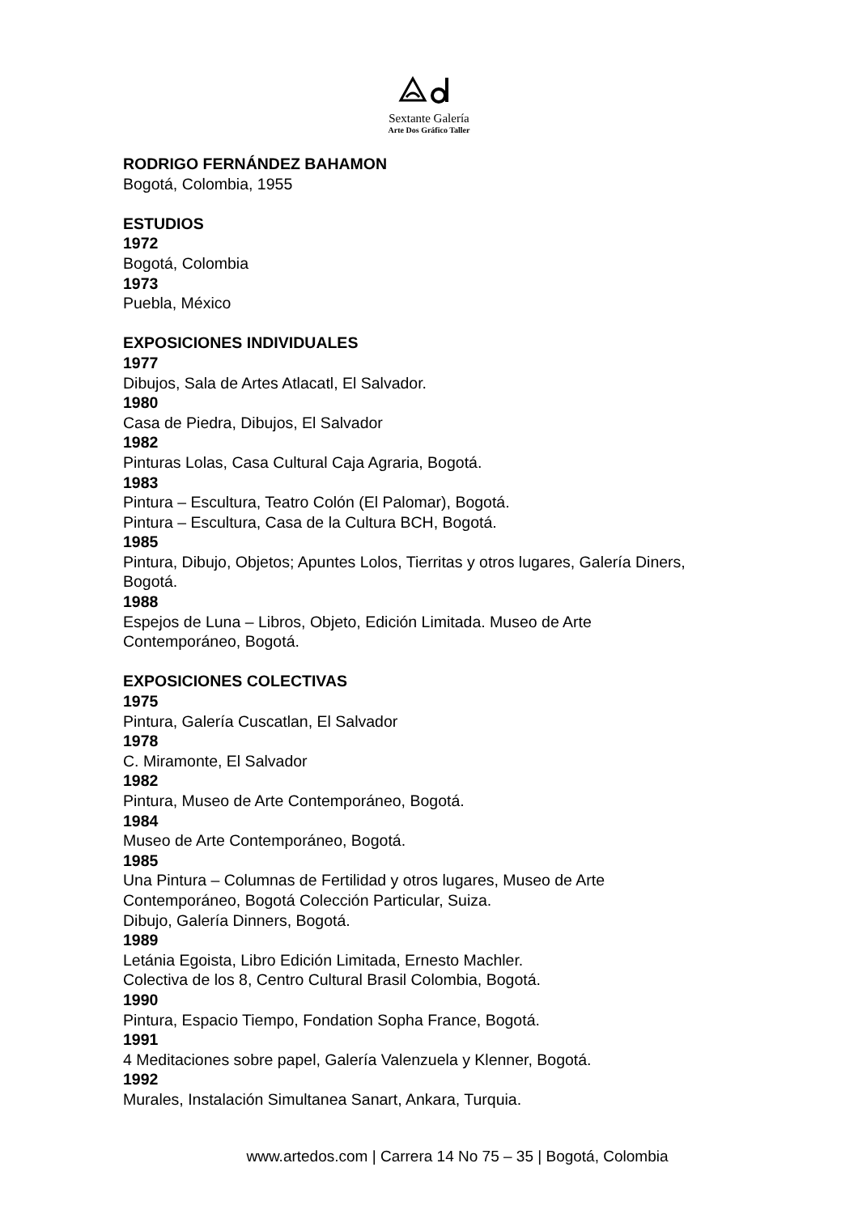Sextante Galería
Arte Dos Gráfico Taller
RODRIGO FERNÁNDEZ BAHAMON
Bogotá, Colombia, 1955
ESTUDIOS
1972
Bogotá, Colombia
1973
Puebla, México
EXPOSICIONES INDIVIDUALES
1977
Dibujos, Sala de Artes Atlacatl, El Salvador.
1980
Casa de Piedra, Dibujos, El Salvador
1982
Pinturas Lolas, Casa Cultural Caja Agraria, Bogotá.
1983
Pintura – Escultura, Teatro Colón (El Palomar), Bogotá.
Pintura – Escultura, Casa de la Cultura BCH, Bogotá.
1985
Pintura, Dibujo, Objetos; Apuntes Lolos, Tierritas y otros lugares, Galería Diners, Bogotá.
1988
Espejos de Luna – Libros, Objeto, Edición Limitada. Museo de Arte Contemporáneo, Bogotá.
EXPOSICIONES COLECTIVAS
1975
Pintura, Galería Cuscatlan, El Salvador
1978
C. Miramonte, El Salvador
1982
Pintura, Museo de Arte Contemporáneo, Bogotá.
1984
Museo de Arte Contemporáneo, Bogotá.
1985
Una Pintura – Columnas de Fertilidad y otros lugares, Museo de Arte Contemporáneo, Bogotá Colección Particular, Suiza.
Dibujo, Galería Dinners, Bogotá.
1989
Letánia Egoista, Libro Edición Limitada, Ernesto Machler.
Colectiva de los 8, Centro Cultural Brasil Colombia, Bogotá.
1990
Pintura, Espacio Tiempo, Fondation Sopha France, Bogotá.
1991
4 Meditaciones sobre papel, Galería Valenzuela y Klenner, Bogotá.
1992
Murales, Instalación Simultanea Sanart, Ankara, Turquia.
www.artedos.com | Carrera 14 No 75 – 35 | Bogotá, Colombia